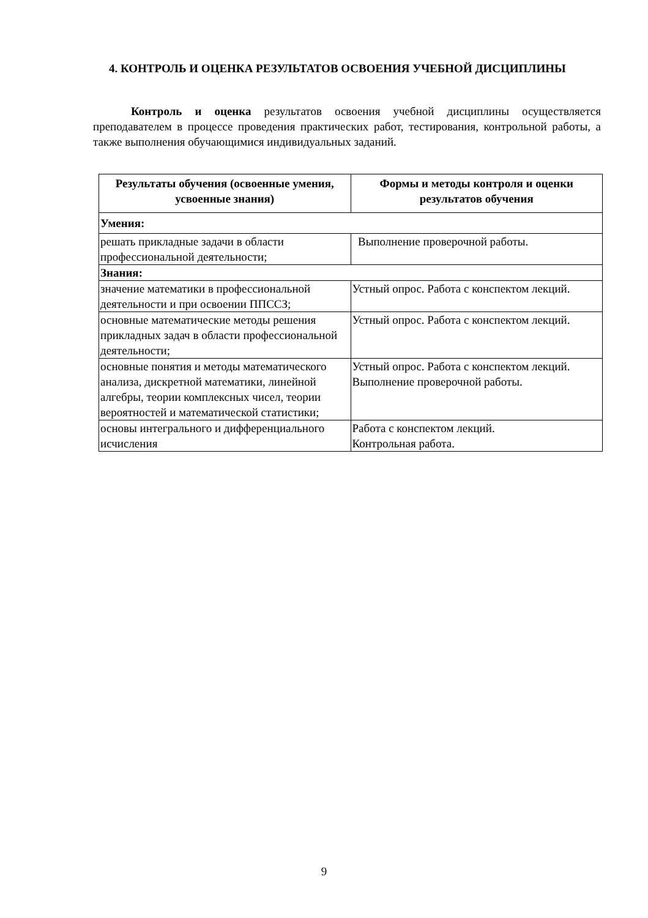4. КОНТРОЛЬ И ОЦЕНКА РЕЗУЛЬТАТОВ ОСВОЕНИЯ УЧЕБНОЙ ДИСЦИПЛИНЫ
Контроль и оценка результатов освоения учебной дисциплины осуществляется преподавателем в процессе проведения практических работ, тестирования, контрольной работы, а также выполнения обучающимися индивидуальных заданий.
| Результаты обучения (освоенные умения, усвоенные знания) | Формы и методы контроля и оценки результатов обучения |
| --- | --- |
| Умения: | |
| решать прикладные задачи в области профессиональной деятельности; | Выполнение проверочной работы. |
| Знания: | |
| значение математики в профессиональной деятельности и при освоении ППССЗ; | Устный опрос. Работа с конспектом лекций. |
| основные математические методы решения прикладных задач в области профессиональной деятельности; | Устный опрос. Работа с конспектом лекций. |
| основные понятия и методы математического анализа, дискретной математики, линейной алгебры, теории комплексных чисел, теории вероятностей и математической статистики; | Устный опрос. Работа с конспектом лекций. Выполнение проверочной работы. |
| основы интегрального и дифференциального исчисления | Работа с конспектом лекций. Контрольная работа. |
9